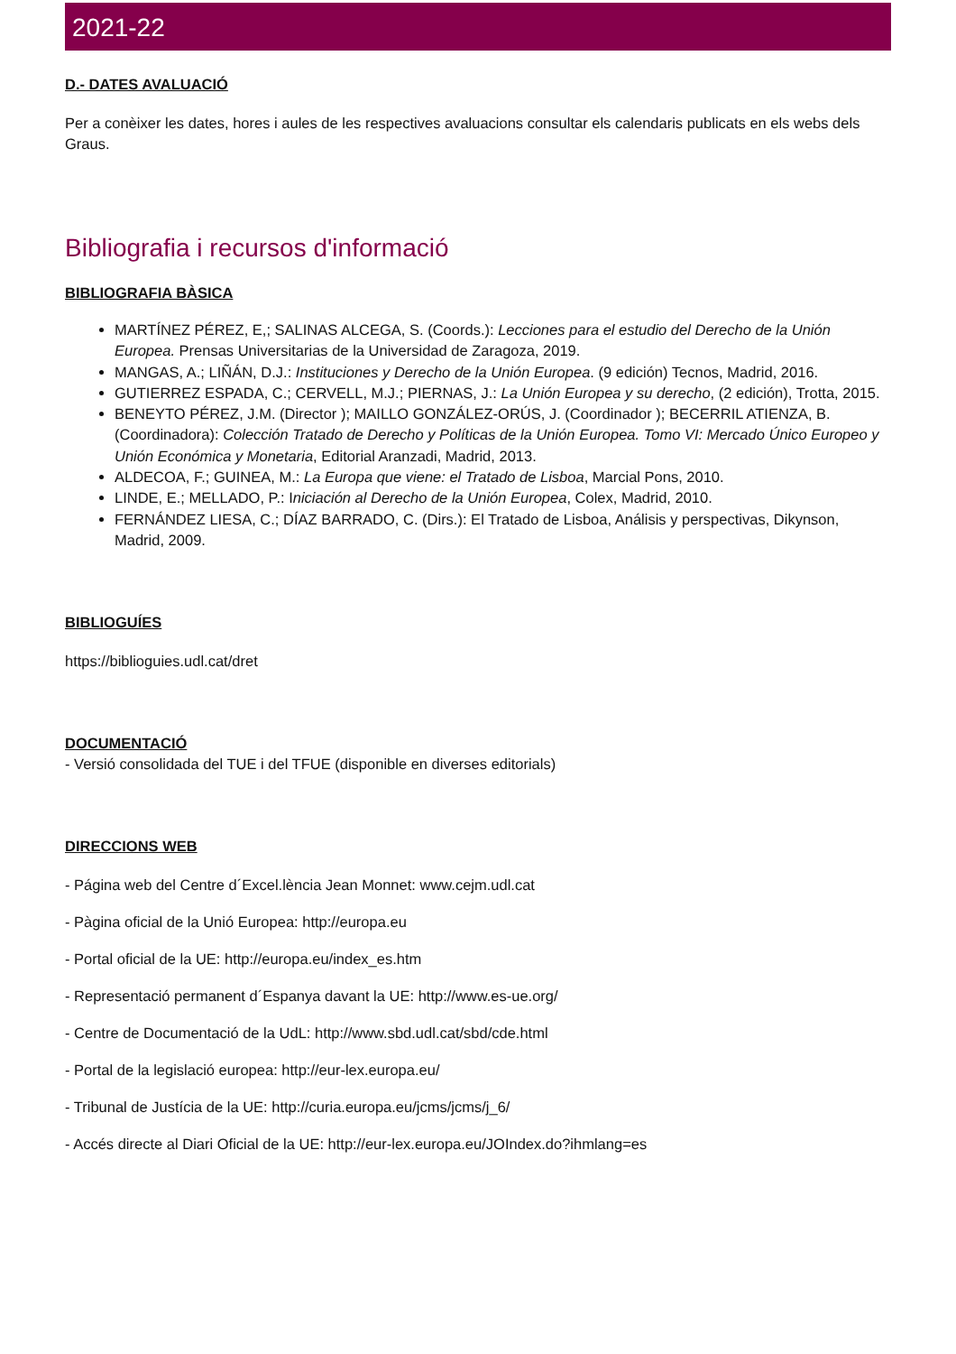2021-22
D.- DATES AVALUACIÓ
Per a conèixer les dates, hores i aules de les respectives avaluacions consultar els calendaris publicats en els webs dels Graus.
Bibliografia i recursos d'informació
BIBLIOGRAFIA BÀSICA
MARTÍNEZ PÉREZ, E,; SALINAS ALCEGA, S. (Coords.): Lecciones para el estudio del Derecho de la Unión Europea. Prensas Universitarias de la Universidad de Zaragoza, 2019.
MANGAS, A.; LIÑÁN, D.J.: Instituciones y Derecho de la Unión Europea. (9 edición) Tecnos, Madrid, 2016.
GUTIERREZ ESPADA, C.; CERVELL, M.J.; PIERNAS, J.: La Unión Europea y su derecho, (2 edición), Trotta, 2015.
BENEYTO PÉREZ, J.M. (Director ); MAILLO GONZÁLEZ-ORÚS, J. (Coordinador ); BECERRIL ATIENZA, B. (Coordinadora): Colección Tratado de Derecho y Políticas de la Unión Europea. Tomo VI: Mercado Único Europeo y Unión Económica y Monetaria, Editorial Aranzadi, Madrid, 2013.
ALDECOA, F.; GUINEA, M.: La Europa que viene: el Tratado de Lisboa, Marcial Pons, 2010.
LINDE, E.; MELLADO, P.: Iniciación al Derecho de la Unión Europea, Colex, Madrid, 2010.
FERNÁNDEZ LIESA, C.; DÍAZ BARRADO, C. (Dirs.): El Tratado de Lisboa, Análisis y perspectivas, Dikynson, Madrid, 2009.
BIBLIOGUÍES
https://biblioguies.udl.cat/dret
DOCUMENTACIÓ
- Versió consolidada del TUE i del TFUE (disponible en diverses editorials)
DIRECCIONS WEB
- Página web del Centre d´Excel.lència Jean Monnet: www.cejm.udl.cat
- Pàgina oficial de la Unió Europea: http://europa.eu
- Portal oficial de la UE: http://europa.eu/index_es.htm
- Representació permanent d´Espanya davant la UE: http://www.es-ue.org/
- Centre de Documentació de la UdL: http://www.sbd.udl.cat/sbd/cde.html
- Portal de la legislació europea: http://eur-lex.europa.eu/
- Tribunal de Justícia de la UE: http://curia.europa.eu/jcms/jcms/j_6/
- Accés directe al Diari Oficial de la UE: http://eur-lex.europa.eu/JOIndex.do?ihmlang=es